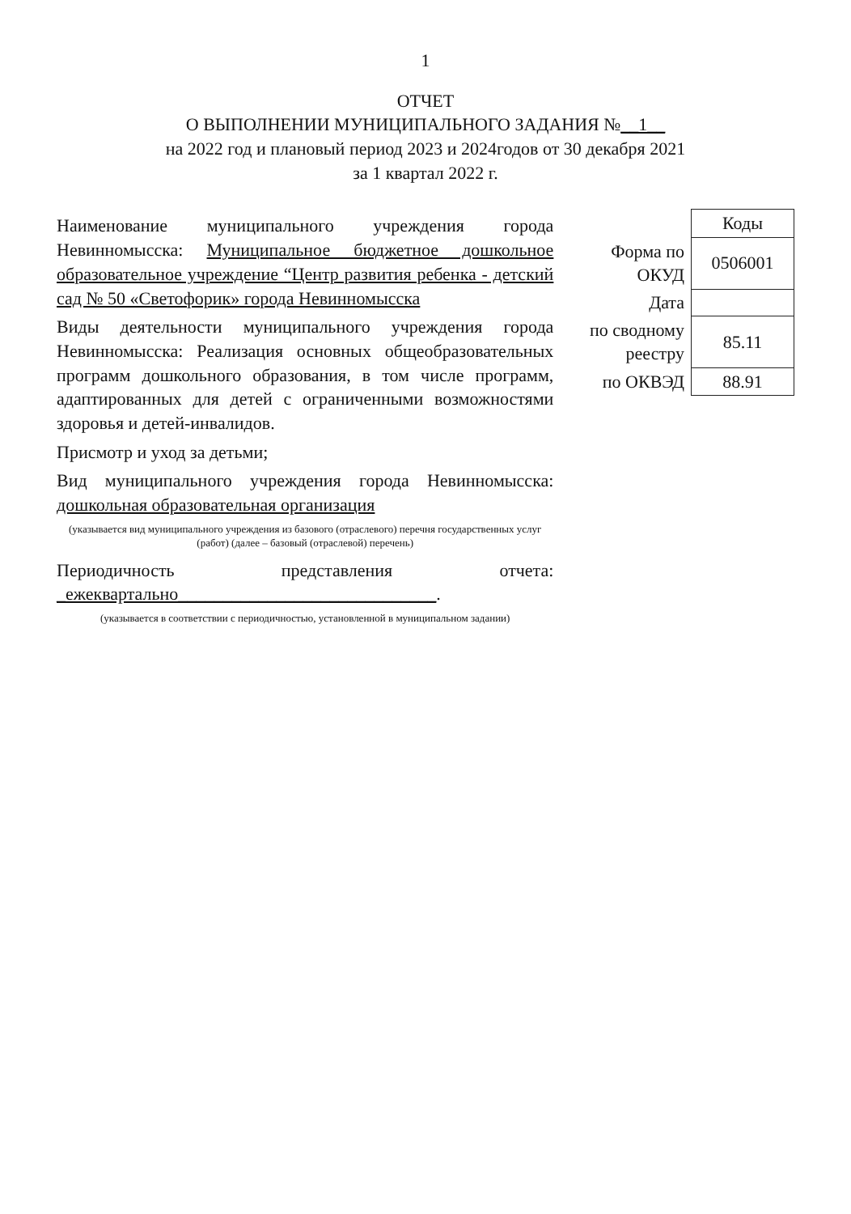1
ОТЧЕТ
О ВЫПОЛНЕНИИ МУНИЦИПАЛЬНОГО ЗАДАНИЯ №__1__
на 2022 год и плановый период 2023 и 2024годов от 30 декабря 2021
за 1 квартал 2022 г.
Наименование муниципального учреждения города Невинномысска: Муниципальное бюджетное дошкольное образовательное учреждение “Центр развития ребенка - детский сад № 50 «Светофорик» города Невинномысска
Виды деятельности муниципального учреждения города Невинномысска: Реализация основных общеобразовательных программ дошкольного образования, в том числе программ, адаптированных для детей с ограниченными возможностями здоровья и детей-инвалидов.
Присмотр и уход за детьми;
Вид муниципального учреждения города Невинномысска: дошкольная образовательная организация
(указывается вид муниципального учреждения из базового (отраслевого) перечня государственных услуг (работ) (далее – базовый (отраслевой) перечень)
Периодичность представления отчета: _ежеквартально_____________________________.
(указывается в соответствии с периодичностью, установленной в муниципальном задании)
| | Коды |
| Форма по ОКУД | 0506001 |
| Дата | |
| по сводному реестру | 85.11 |
| по ОКВЭД | 88.91 |